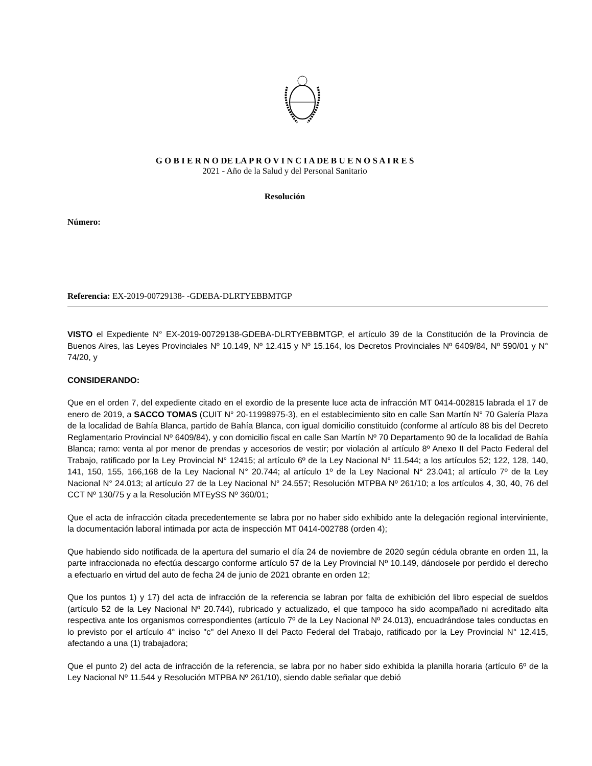G O B I E R N O DE LA P R O V I N C I A DE B U E N O S A I R E S
2021 - Año de la Salud y del Personal Sanitario
Resolución
Número:
Referencia: EX-2019-00729138- -GDEBA-DLRTYEBBMTGP
VISTO el Expediente N° EX-2019-00729138-GDEBA-DLRTYEBBMTGP, el artículo 39 de la Constitución de la Provincia de Buenos Aires, las Leyes Provinciales Nº 10.149, Nº 12.415 y Nº 15.164, los Decretos Provinciales Nº 6409/84, Nº 590/01 y N° 74/20, y
CONSIDERANDO:
Que en el orden 7, del expediente citado en el exordio de la presente luce acta de infracción MT 0414-002815 labrada el 17 de enero de 2019, a SACCO TOMAS (CUIT N° 20-11998975-3), en el establecimiento sito en calle San Martín N° 70 Galería Plaza de la localidad de Bahía Blanca, partido de Bahía Blanca, con igual domicilio constituido (conforme al artículo 88 bis del Decreto Reglamentario Provincial Nº 6409/84), y con domicilio fiscal en calle San Martín Nº 70 Departamento 90 de la localidad de Bahía Blanca; ramo: venta al por menor de prendas y accesorios de vestir; por violación al artículo 8º Anexo II del Pacto Federal del Trabajo, ratificado por la Ley Provincial N° 12415; al artículo 6º de la Ley Nacional N° 11.544; a los artículos 52; 122, 128, 140, 141, 150, 155, 166,168 de la Ley Nacional N° 20.744; al artículo 1º de la Ley Nacional N° 23.041; al artículo 7º de la Ley Nacional N° 24.013; al artículo 27 de la Ley Nacional N° 24.557; Resolución MTPBA Nº 261/10; a los artículos 4, 30, 40, 76 del CCT Nº 130/75 y a la Resolución MTEySS Nº 360/01;
Que el acta de infracción citada precedentemente se labra por no haber sido exhibido ante la delegación regional interviniente, la documentación laboral intimada por acta de inspección MT 0414-002788 (orden 4);
Que habiendo sido notificada de la apertura del sumario el día 24 de noviembre de 2020 según cédula obrante en orden 11, la parte infraccionada no efectúa descargo conforme artículo 57 de la Ley Provincial Nº 10.149, dándosele por perdido el derecho a efectuarlo en virtud del auto de fecha 24 de junio de 2021 obrante en orden 12;
Que los puntos 1) y 17) del acta de infracción de la referencia se labran por falta de exhibición del libro especial de sueldos (artículo 52 de la Ley Nacional Nº 20.744), rubricado y actualizado, el que tampoco ha sido acompañado ni acreditado alta respectiva ante los organismos correspondientes (artículo 7º de la Ley Nacional Nº 24.013), encuadrándose tales conductas en lo previsto por el artículo 4° inciso "c" del Anexo II del Pacto Federal del Trabajo, ratificado por la Ley Provincial N° 12.415, afectando a una (1) trabajadora;
Que el punto 2) del acta de infracción de la referencia, se labra por no haber sido exhibida la planilla horaria (artículo 6º de la Ley Nacional Nº 11.544 y Resolución MTPBA Nº 261/10), siendo dable señalar que debió